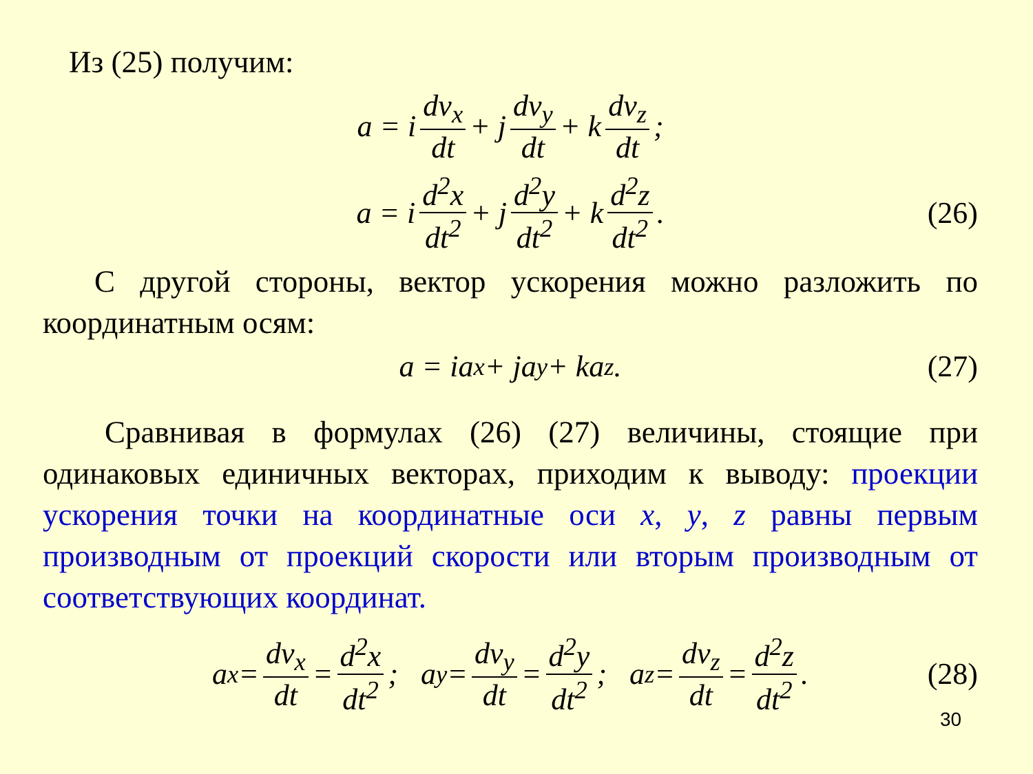Из (25) получим:
a = i dv<sub>x</sub> dt + j dv<sub>y</sub> dt + k dv<sub>z</sub> dt;
a = i d<sup>2</sup>x dt<sup>2</sup> + j d<sup>2</sup>y dt<sup>2</sup> + k d<sup>2</sup>z dt<sup>2</sup>. (26)
С другой стороны, вектор ускорения можно разложить по координатным осям:
a = ia<sub>x</sub> + ja<sub>y</sub> + ka<sub>z</sub>. (27)
Сравнивая в формулах (26) (27) величины, стоящие при одинаковых единичных векторах, приходим к выводу: проекции ускорения точки на координатные оси x, y, z равны первым производным от проекций скорости или вторым производным от соответствующих координат.
a<sub>x</sub> = dv<sub>x</sub> dt = d<sup>2</sup>x dt<sup>2</sup>; a<sub>y</sub> = dv<sub>y</sub> dt = d<sup>2</sup>y dt<sup>2</sup>; a<sub>z</sub> = dv<sub>z</sub> dt = d<sup>2</sup>z dt<sup>2</sup>. (28)
30